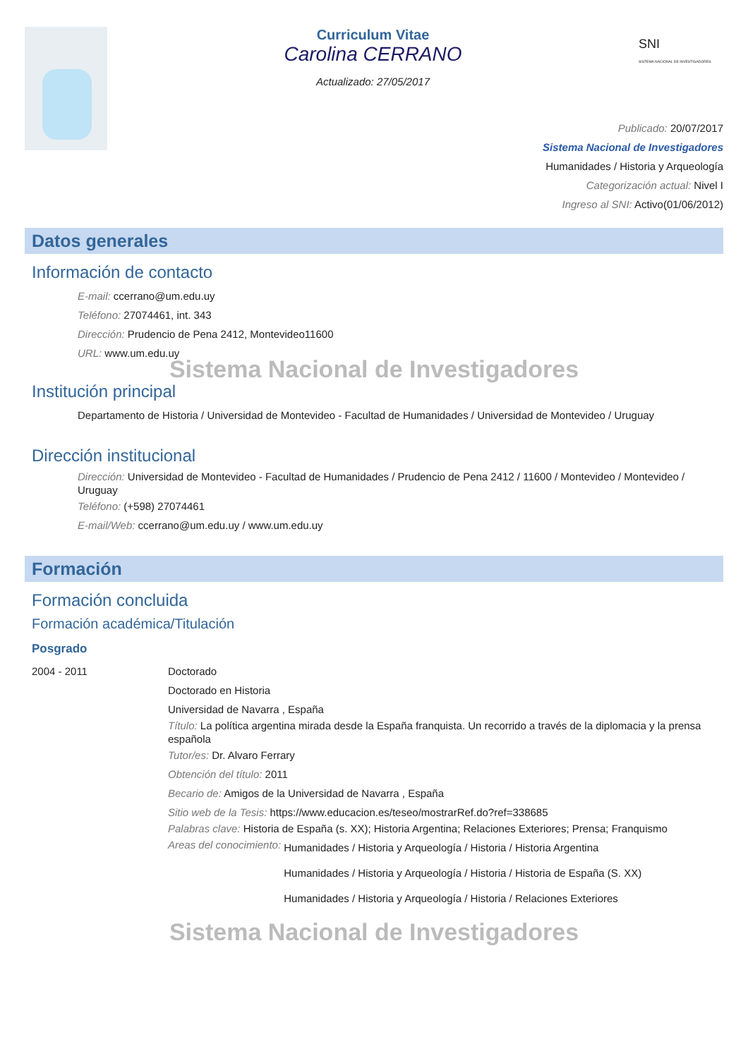Curriculum Vitae
Carolina CERRANO
Actualizado: 27/05/2017
SNI
SISTEMA NACIONAL DE INVESTIGADORES
Publicado: 20/07/2017
Sistema Nacional de Investigadores
Humanidades / Historia y Arqueología
Categorización actual: Nivel I
Ingreso al SNI: Activo(01/06/2012)
Datos generales
Información de contacto
E-mail: ccerrano@um.edu.uy
Teléfono: 27074461, int. 343
Dirección: Prudencio de Pena 2412, Montevideo11600
URL: www.um.edu.uy
Sistema Nacional de Investigadores
Institución principal
Departamento de Historia / Universidad de Montevideo - Facultad de Humanidades / Universidad de Montevideo / Uruguay
Dirección institucional
Dirección: Universidad de Montevideo - Facultad de Humanidades / Prudencio de Pena 2412 / 11600 / Montevideo / Montevideo / Uruguay
Teléfono: (+598) 27074461
E-mail/Web: ccerrano@um.edu.uy / www.um.edu.uy
Formación
Formación concluida
Formación académica/Titulación
Posgrado
2004 - 2011 Doctorado
Doctorado en Historia
Universidad de Navarra , España
Título: La política argentina mirada desde la España franquista. Un recorrido a través de la diplomacia y la prensa española
Tutor/es: Dr. Alvaro Ferrary
Obtención del título: 2011
Becario de: Amigos de la Universidad de Navarra , España
Sitio web de la Tesis: https://www.educacion.es/teseo/mostrarRef.do?ref=338685
Palabras clave: Historia de España (s. XX); Historia Argentina; Relaciones Exteriores; Prensa; Franquismo
Areas del conocimiento:
Humanidades / Historia y Arqueología / Historia / Historia Argentina
Humanidades / Historia y Arqueología / Historia / Historia de España (S. XX)
Humanidades / Historia y Arqueología / Historia / Relaciones Exteriores
Sistema Nacional de Investigadores